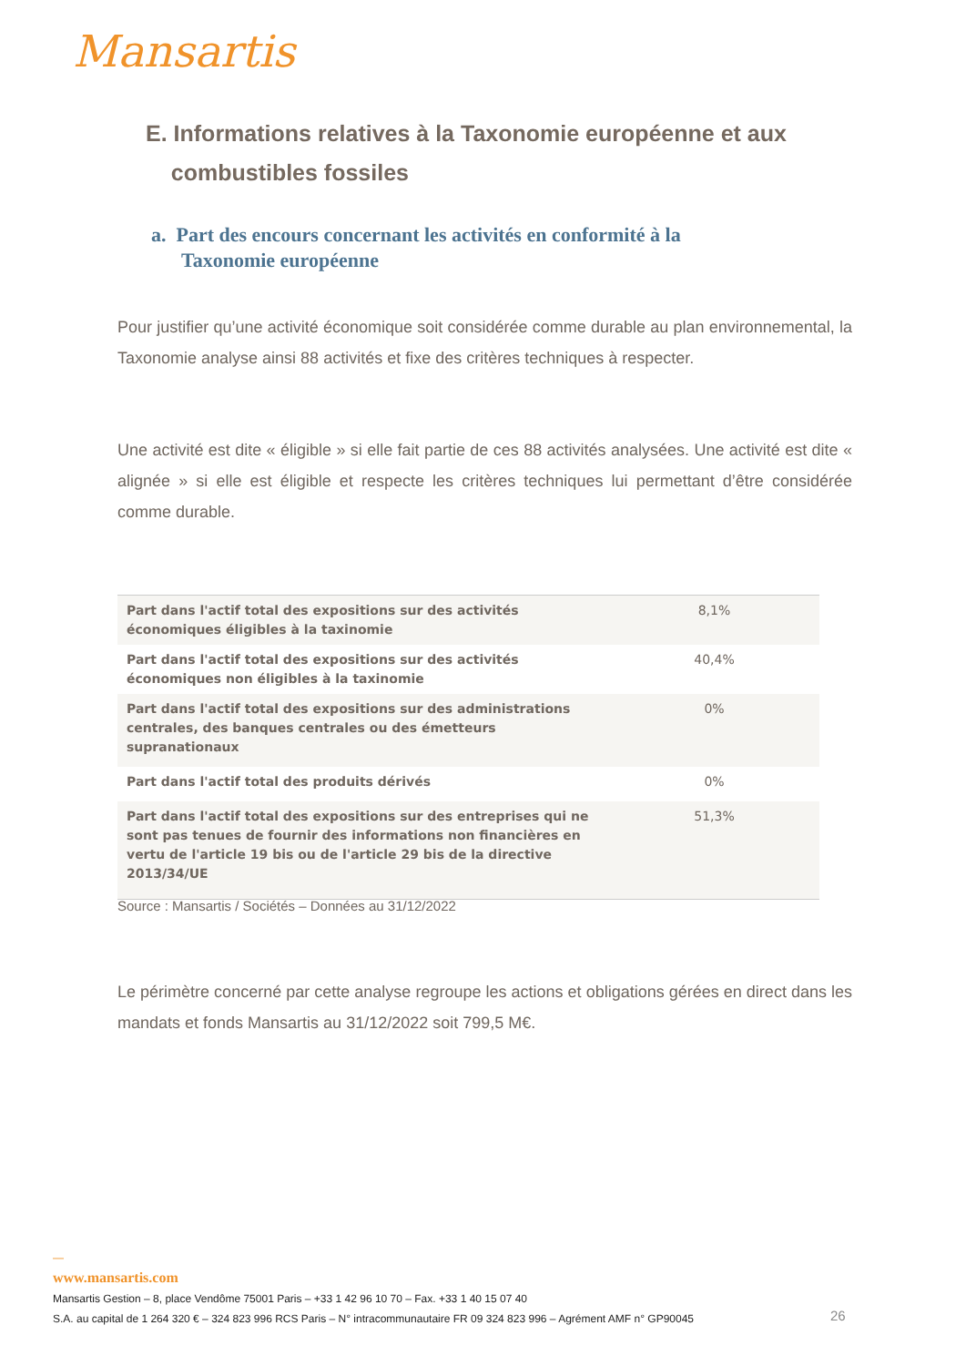Mansartis
E. Informations relatives à la Taxonomie européenne et aux
combustibles fossiles
a. Part des encours concernant les activités en conformité à la
Taxonomie européenne
Pour justifier qu’une activité économique soit considérée comme durable au plan environnemental, la Taxonomie analyse ainsi 88 activités et fixe des critères techniques à respecter.
Une activité est dite « éligible » si elle fait partie de ces 88 activités analysées. Une activité est dite « alignée » si elle est éligible et respecte les critères techniques lui permettant d’être considérée comme durable.
| Part dans l'actif total des expositions sur des activités économiques éligibles à la taxinomie | 8,1% |
| Part dans l'actif total des expositions sur des activités économiques non éligibles à la taxinomie | 40,4% |
| Part dans l'actif total des expositions sur des administrations centrales, des banques centrales ou des émetteurs supranationaux | 0% |
| Part dans l'actif total des produits dérivés | 0% |
| Part dans l'actif total des expositions sur des entreprises qui ne sont pas tenues de fournir des informations non financières en vertu de l'article 19 bis ou de l'article 29 bis de la directive 2013/34/UE | 51,3% |
Source : Mansartis / Sociétés – Données au 31/12/2022
Le périmètre concerné par cette analyse regroupe les actions et obligations gérées en direct dans les mandats et fonds Mansartis au 31/12/2022 soit 799,5 M€.
—
www.mansartis.com
Mansartis Gestion – 8, place Vendôme 75001 Paris – +33 1 42 96 10 70 – Fax. +33 1 40 15 07 40
S.A. au capital de 1 264 320 € – 324 823 996 RCS Paris – N° intracommunautaire FR 09 324 823 996 – Agrément AMF n° GP90045
26